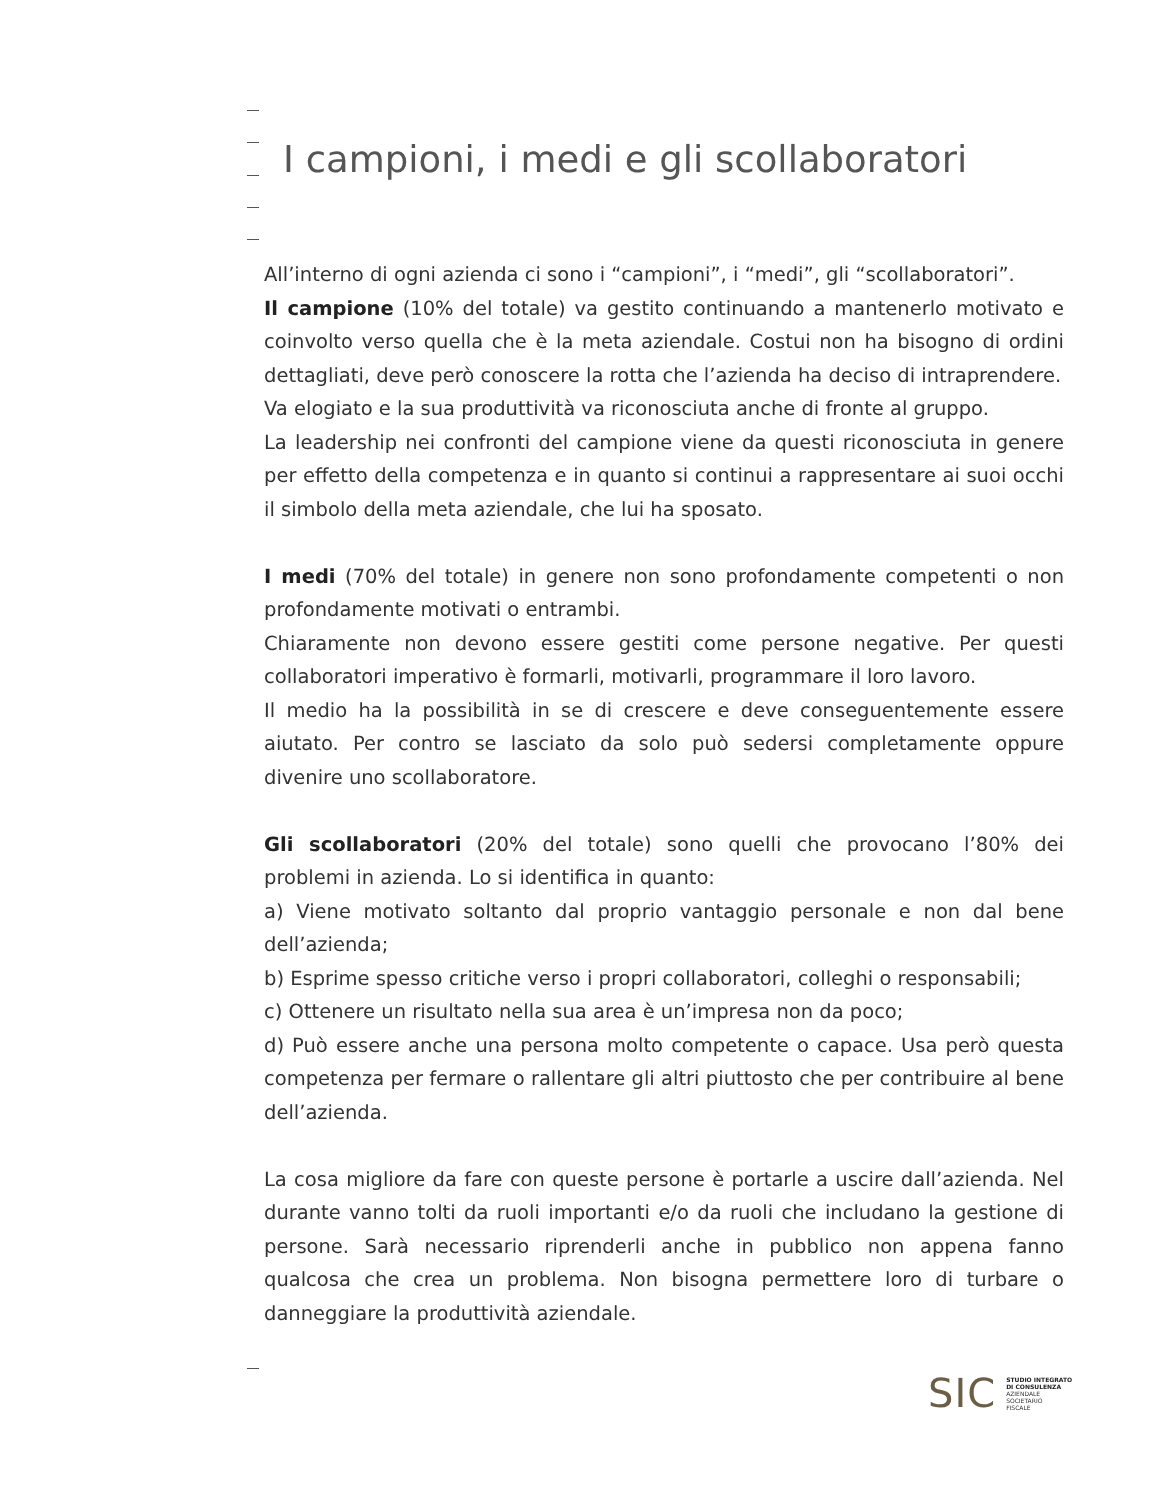I campioni, i medi e gli scollaboratori
All’interno di ogni azienda ci sono i “campioni”, i “medi”, gli “scollaboratori”.
Il campione (10% del totale) va gestito continuando a mantenerlo motivato e coinvolto verso quella che è la meta aziendale. Costui non ha bisogno di ordini dettagliati, deve però conoscere la rotta che l’azienda ha deciso di intraprendere.
Va elogiato e la sua produttività va riconosciuta anche di fronte al gruppo.
La leadership nei confronti del campione viene da questi riconosciuta in genere per effetto della competenza e in quanto si continui a rappresentare ai suoi occhi il simbolo della meta aziendale, che lui ha sposato.
I medi (70% del totale) in genere non sono profondamente competenti o non profondamente motivati o entrambi.
Chiaramente non devono essere gestiti come persone negative. Per questi collaboratori imperativo è formarli, motivarli, programmare il loro lavoro.
Il medio ha la possibilità in se di crescere e deve conseguentemente essere aiutato. Per contro se lasciato da solo può sedersi completamente oppure divenire uno scollaboratore.
Gli scollaboratori (20% del totale) sono quelli che provocano l’80% dei problemi in azienda. Lo si identifica in quanto:
a) Viene motivato soltanto dal proprio vantaggio personale e non dal bene dell’azienda;
b) Esprime spesso critiche verso i propri collaboratori, colleghi o responsabili;
c) Ottenere un risultato nella sua area è un’impresa non da poco;
d) Può essere anche una persona molto competente o capace. Usa però questa competenza per fermare o rallentare gli altri piuttosto che per contribuire al bene dell’azienda.
La cosa migliore da fare con queste persone è portarle a uscire dall’azienda. Nel durante vanno tolti da ruoli importanti e/o da ruoli che includano la gestione di persone. Sarà necessario riprenderli anche in pubblico non appena fanno qualcosa che crea un problema. Non bisogna permettere loro di turbare o danneggiare la produttività aziendale.
SIC STUDIO INTEGRATO
DI CONSULENZA
AZIENDALE
SOCIETARIO
FISCALE